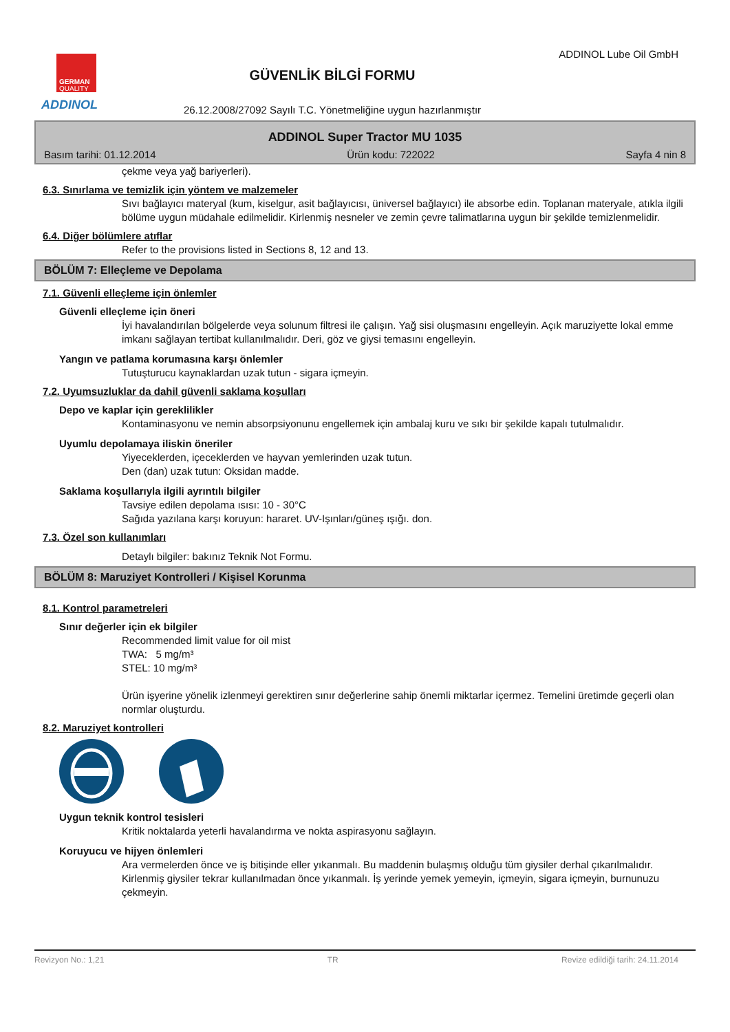GERMAN
QUALITY
ADDINOL
GÜVENLİK BİLGİ FORMU
26.12.2008/27092 Sayılı T.C. Yönetmeliğine uygun hazırlanmıştır
ADDINOL Lube Oil GmbH
ADDINOL Super Tractor MU 1035
Basım tarihi: 01.12.2014 Ürün kodu: 722022 Sayfa 4 nin 8
çekme veya yağ bariyerleri).
6.3. Sınırlama ve temizlik için yöntem ve malzemeler
Sıvı bağlayıcı materyal (kum, kiselgur, asit bağlayıcısı, üniversel bağlayıcı) ile absorbe edin. Toplanan materyale, atıkla ilgili bölüme uygun müdahale edilmelidir. Kirlenmiş nesneler ve zemin çevre talimatlarına uygun bir şekilde temizlenmelidir.
6.4. Diğer bölümlere atıflar
Refer to the provisions listed in Sections 8, 12 and 13.
BÖLÜM 7: Elleçleme ve Depolama
7.1. Güvenli elleçleme için önlemler
Güvenli elleçleme için öneri
İyi havalandırılan bölgelerde veya solunum filtresi ile çalışın. Yağ sisi oluşmasını engelleyin. Açık maruziyette lokal emme imkanı sağlayan tertibat kullanılmalıdır. Deri, göz ve giysi temasını engelleyin.
Yangın ve patlama korumasına karşı önlemler
Tutuşturucu kaynaklardan uzak tutun - sigara içmeyin.
7.2. Uyumsuzluklar da dahil güvenli saklama koşulları
Depo ve kaplar için gereklilikler
Kontaminasyonu ve nemin absorpsiyonunu engellemek için ambalaj kuru ve sıkı bir şekilde kapalı tutulmalıdır.
Uyumlu depolamaya iliskin öneriler
Yiyeceklerden, içeceklerden ve hayvan yemlerinden uzak tutun.
Den (dan) uzak tutun: Oksidan madde.
Saklama koşullarıyla ilgili ayrıntılı bilgiler
Tavsiye edilen depolama ısısı: 10 - 30°C
Sağıda yazılana karşı koruyun: hararet. UV-Işınları/güneş ışığı. don.
7.3. Özel son kullanımları
Detaylı bilgiler: bakınız Teknik Not Formu.
BÖLÜM 8: Maruziyet Kontrolleri / Kişisel Korunma
8.1. Kontrol parametreleri
Sınır değerler için ek bilgiler
Recommended limit value for oil mist
TWA: 5 mg/m³
STEL: 10 mg/m³
Ürün işyerine yönelik izlenmeyi gerektiren sınır değerlerine sahip önemli miktarlar içermez. Temelini üretimde geçerli olan normlar oluşturdu.
8.2. Maruziyet kontrolleri
Uygun teknik kontrol tesisleri
Kritik noktalarda yeterli havalandırma ve nokta aspirasyonu sağlayın.
Koruyucu ve hijyen önlemleri
Ara vermelerden önce ve iş bitişinde eller yıkanmalı. Bu maddenin bulaşmış olduğu tüm giysiler derhal çıkarılmalıdır. Kirlenmiş giysiler tekrar kullanılmadan önce yıkanmalı. İş yerinde yemek yemeyin, içmeyin, sigara içmeyin, burnunuzu çekmeyin.
Revizyon No.: 1,21 TR Revize edildiği tarih: 24.11.2014